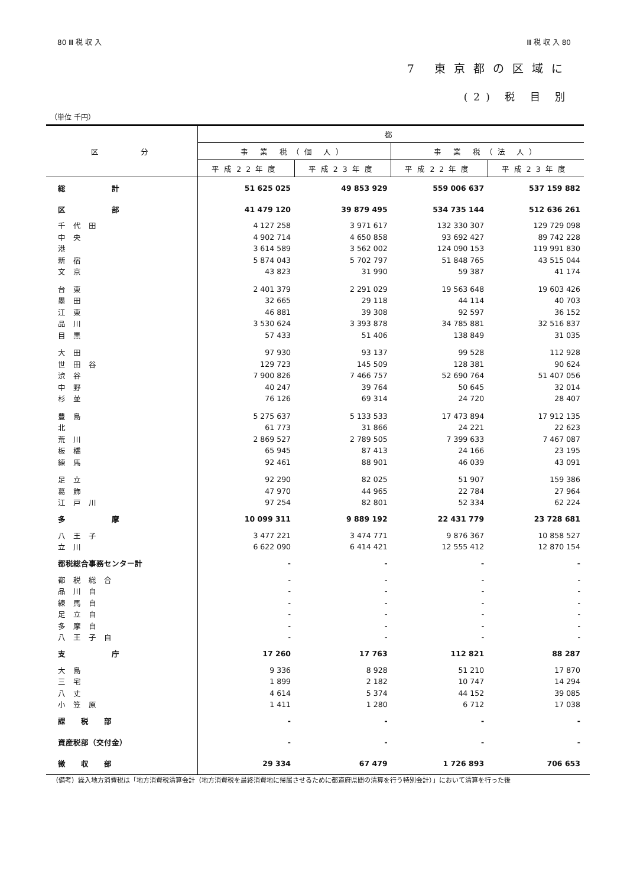80 Ⅲ 税 収 入 Ⅲ 税 収 入 80
7 東京都の区域に
(2) 税 目 別
（単位 千円）
| 区 分 | 都 | | | |
| --- | --- | --- | --- | --- |
| | 事 業 税（個 人） | | 事 業 税（法 人） | |
| | 平成22年度 | 平成23年度 | 平成22年度 | 平成23年度 |
| 総 計 | 51 625 025 | 49 853 929 | 559 006 637 | 537 159 882 |
| 区 部 | 41 479 120 | 39 879 495 | 534 735 144 | 512 636 261 |
| 千 代 田 | 4 127 258 | 3 971 617 | 132 330 307 | 129 729 098 |
| 中 央 | 4 902 714 | 4 650 858 | 93 692 427 | 89 742 228 |
| 港 | 3 614 589 | 3 562 002 | 124 090 153 | 119 991 830 |
| 新 宿 | 5 874 043 | 5 702 797 | 51 848 765 | 43 515 044 |
| 文 京 | 43 823 | 31 990 | 59 387 | 41 174 |
| 台 東 | 2 401 379 | 2 291 029 | 19 563 648 | 19 603 426 |
| 墨 田 | 32 665 | 29 118 | 44 114 | 40 703 |
| 江 東 | 46 881 | 39 308 | 92 597 | 36 152 |
| 品 川 | 3 530 624 | 3 393 878 | 34 785 881 | 32 516 837 |
| 目 黒 | 57 433 | 51 406 | 138 849 | 31 035 |
| 大 田 | 97 930 | 93 137 | 99 528 | 112 928 |
| 世 田 谷 | 129 723 | 145 509 | 128 381 | 90 624 |
| 渋 谷 | 7 900 826 | 7 466 757 | 52 690 764 | 51 407 056 |
| 中 野 | 40 247 | 39 764 | 50 645 | 32 014 |
| 杉 並 | 76 126 | 69 314 | 24 720 | 28 407 |
| 豊 島 | 5 275 637 | 5 133 533 | 17 473 894 | 17 912 135 |
| 北 | 61 773 | 31 866 | 24 221 | 22 623 |
| 荒 川 | 2 869 527 | 2 789 505 | 7 399 633 | 7 467 087 |
| 板 橋 | 65 945 | 87 413 | 24 166 | 23 195 |
| 練 馬 | 92 461 | 88 901 | 46 039 | 43 091 |
| 足 立 | 92 290 | 82 025 | 51 907 | 159 386 |
| 葛 飾 | 47 970 | 44 965 | 22 784 | 27 964 |
| 江 戸 川 | 97 254 | 82 801 | 52 334 | 62 224 |
| 多 摩 | 10 099 311 | 9 889 192 | 22 431 779 | 23 728 681 |
| 八 王 子 | 3 477 221 | 3 474 771 | 9 876 367 | 10 858 527 |
| 立 川 | 6 622 090 | 6 414 421 | 12 555 412 | 12 870 154 |
| 都税総合事務センター計 | - | - | - | - |
| 都 税 総 合 | - | - | - | - |
| 品 川 自 | - | - | - | - |
| 練 馬 自 | - | - | - | - |
| 足 立 自 | - | - | - | - |
| 多 摩 自 | - | - | - | - |
| 八 王 子 自 | - | - | - | - |
| 支 庁 | 17 260 | 17 763 | 112 821 | 88 287 |
| 大 島 | 9 336 | 8 928 | 51 210 | 17 870 |
| 三 宅 | 1 899 | 2 182 | 10 747 | 14 294 |
| 八 丈 | 4 614 | 5 374 | 44 152 | 39 085 |
| 小 笠 原 | 1 411 | 1 280 | 6 712 | 17 038 |
| 課 税 部 | - | - | - | - |
| 資産税部（交付金） | - | - | - | - |
| 徴 収 部 | 29 334 | 67 479 | 1 726 893 | 706 653 |
（備考）繰入地方消費税は「地方消費税清算会計（地方消費税を最終消費地に帰属させるために都道府県間の清算を行う特別会計）」において清算を行った後